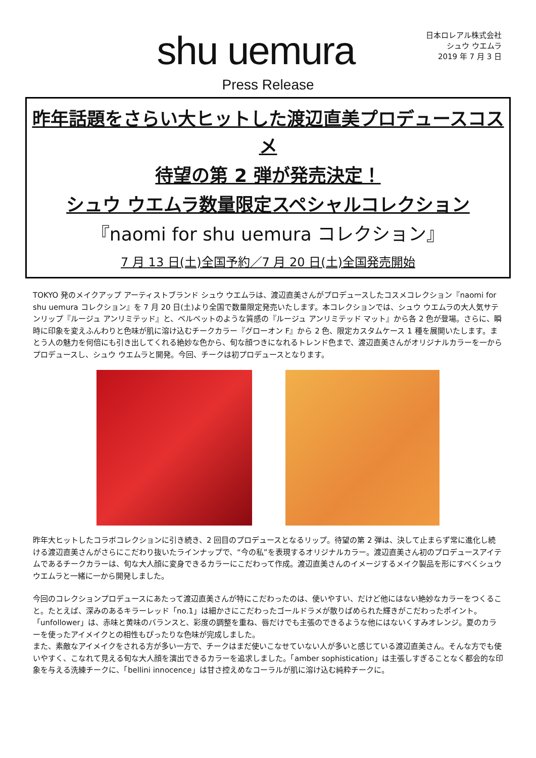shu uemura
日本ロレアル株式会社
シュウ ウエムラ
2019 年 7 月 3 日
Press Release
昨年話題をさらい大ヒットした渡辺直美プロデュースコスメ
待望の第 2 弾が発売決定！
シュウ ウエムラ数量限定スペシャルコレクション
『naomi for shu uemura コレクション』
7 月 13 日(土)全国予約／7 月 20 日(土)全国発売開始
TOKYO 発のメイクアップ アーティストブランド シュウ ウエムラは、渡辺直美さんがプロデュースしたコスメコレクション『naomi for shu uemura コレクション』を 7 月 20 日(土)より全国で数量限定発売いたします。本コレクションでは、シュウ ウエムラの大人気サテンリップ『ルージュ アンリミテッド』と、ベルベットのような質感の『ルージュ アンリミテッド マット』から各 2 色が登場。さらに、瞬時に印象を変えふんわりと色味が肌に溶け込むチークカラー『グローオン F』から 2 色、限定カスタムケース 1 種を展開いたします。まとう人の魅力を何倍にも引き出してくれる絶妙な色から、旬な顔つきになれるトレンド色まで、渡辺直美さんがオリジナルカラーを一からプロデュースし、シュウ ウエムラと開発。今回、チークは初プロデュースとなります。
昨年大ヒットしたコラボコレクションに引き続き、2 回目のプロデュースとなるリップ。待望の第 2 弾は、決して止まらず常に進化し続ける渡辺直美さんがさらにこだわり抜いたラインナップで、“今の私”を表現するオリジナルカラー。渡辺直美さん初のプロデュースアイテムであるチークカラーは、旬な大人顔に変身できるカラーにこだわって作成。渡辺直美さんのイメージするメイク製品を形にすべくシュウ ウエムラと一緒に一から開発しました。
今回のコレクションプロデュースにあたって渡辺直美さんが特にこだわったのは、使いやすい、だけど他にはない絶妙なカラーをつくること。たとえば、深みのあるキラーレッド「no.1」は細かさにこだわったゴールドラメが散りばめられた輝きがこだわったポイント。「unfollower」は、赤味と黄味のバランスと、彩度の調整を重ね、唇だけでも主張のできるような他にはないくすみオレンジ。夏のカラーを使ったアイメイクとの相性もぴったりな色味が完成しました。
また、素敵なアイメイクをされる方が多い一方で、チークはまだ使いこなせていない人が多いと感じている渡辺直美さん。そんな方でも使いやすく、こなれて見える旬な大人顔を演出できるカラーを追求しました。「amber sophistication」は主張しすぎることなく都会的な印象を与える洗練チークに、「bellini innocence」は甘さ控えめなコーラルが肌に溶け込む純粋チークに。